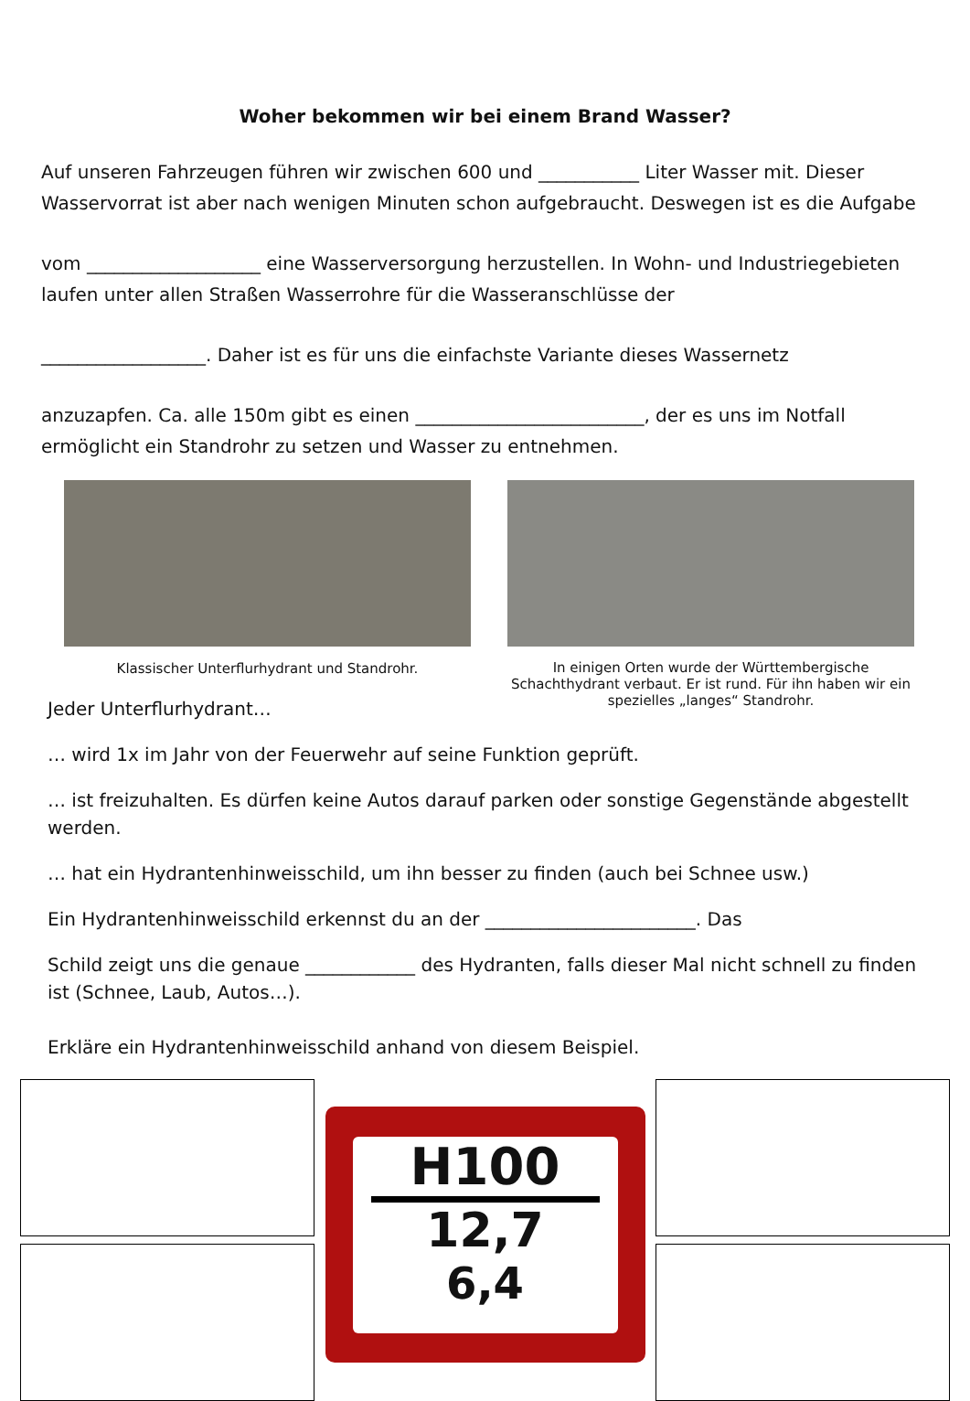Woher bekommen wir bei einem Brand Wasser?
Auf unseren Fahrzeugen führen wir zwischen 600 und ___________ Liter Wasser mit. Dieser Wasservorrat ist aber nach wenigen Minuten schon aufgebraucht. Deswegen ist es die Aufgabe
vom ___________________ eine Wasserversorgung herzustellen. In Wohn- und Industriegebieten laufen unter allen Straßen Wasserrohre für die Wasseranschlüsse der
__________________. Daher ist es für uns die einfachste Variante dieses Wassernetz
anzuzapfen. Ca. alle 150m gibt es einen _________________________, der es uns im Notfall ermöglicht ein Standrohr zu setzen und Wasser zu entnehmen.
Klassischer Unterflurhydrant und Standrohr. In einigen Orten wurde der Württembergische Schachthydrant verbaut. Er ist rund. Für ihn haben wir ein spezielles „langes“ Standrohr.
Jeder Unterflurhydrant…
… wird 1x im Jahr von der Feuerwehr auf seine Funktion geprüft.
… ist freizuhalten. Es dürfen keine Autos darauf parken oder sonstige Gegenstände abgestellt werden.
… hat ein Hydrantenhinweisschild, um ihn besser zu finden (auch bei Schnee usw.)
Ein Hydrantenhinweisschild erkennst du an der _______________________. Das
Schild zeigt uns die genaue ____________ des Hydranten, falls dieser Mal nicht schnell zu finden ist (Schnee, Laub, Autos…).
Erkläre ein Hydrantenhinweisschild anhand von diesem Beispiel.
H100
12,7
6,4